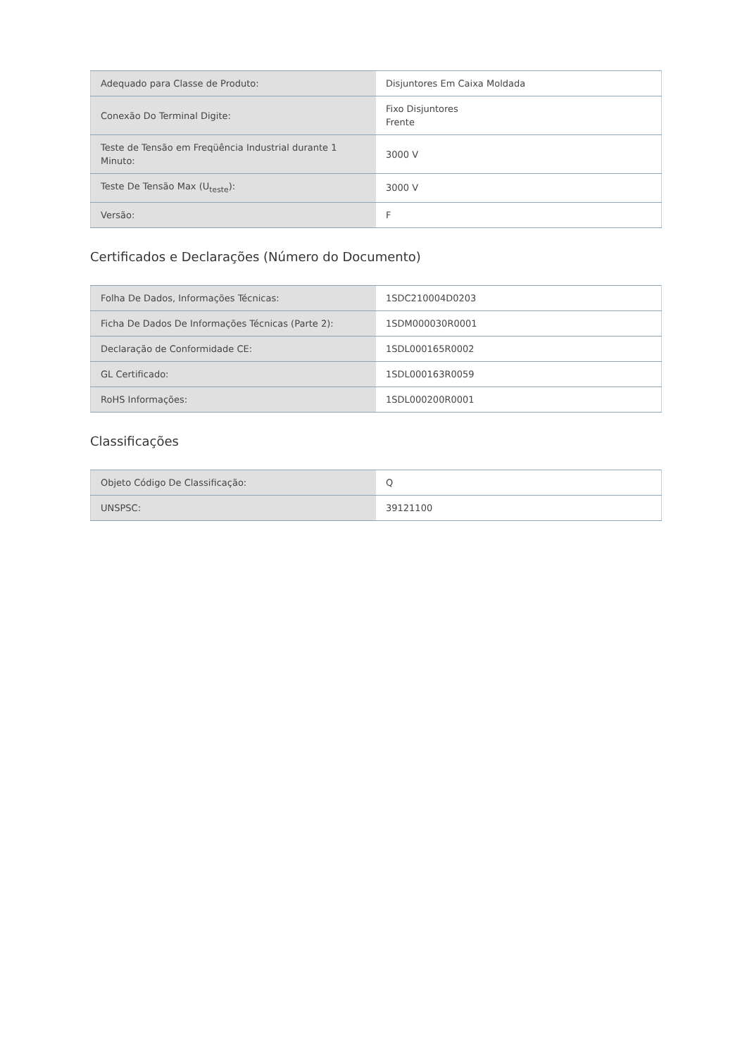| Adequado para Classe de Produto: | Disjuntores Em Caixa Moldada |
| Conexão Do Terminal Digite: | Fixo Disjuntores Frente |
| Teste de Tensão em Freqüência Industrial durante 1 Minuto: | 3000 V |
| Teste De Tensão Max (U<sub>teste</sub>): | 3000 V |
| Versão: | F |
Certificados e Declarações (Número do Documento)
| Folha De Dados, Informações Técnicas: | 1SDC210004D0203 |
| Ficha De Dados De Informações Técnicas (Parte 2): | 1SDM000030R0001 |
| Declaração de Conformidade CE: | 1SDL000165R0002 |
| GL Certificado: | 1SDL000163R0059 |
| RoHS Informações: | 1SDL000200R0001 |
Classificações
| Objeto Código De Classificação: | Q |
| UNSPSC: | 39121100 |